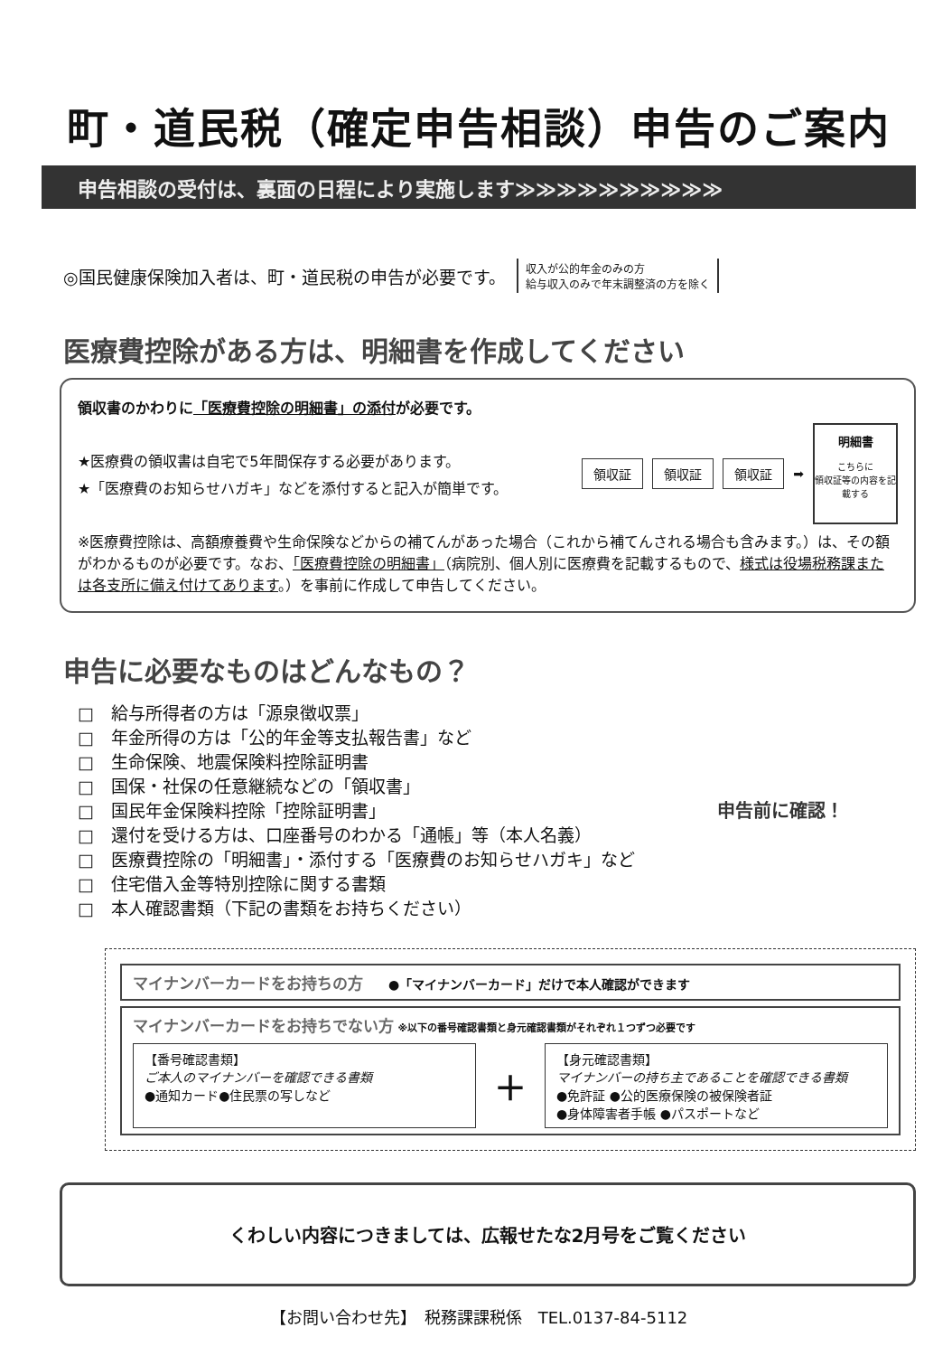町・道民税（確定申告相談）申告のご案内
申告相談の受付は、裏面の日程により実施します≫≫≫≫≫≫≫≫≫≫
◎国民健康保険加入者は、町・道民税の申告が必要です。 収入が公的年金のみの方
給与収入のみで年末調整済の方を除く
医療費控除がある方は、明細書を作成してください
領収書のかわりに「医療費控除の明細書」の添付が必要です。
★医療費の領収書は自宅で5年間保存する必要があります。
★「医療費のお知らせハガキ」などを添付すると記入が簡単です。
領収証 領収証 領収証 ➡
明細書
こちらに
領収証等の内容を記載する
※医療費控除は、高額療養費や生命保険などからの補てんがあった場合（これから補てんされる場合も含みます。）は、その額がわかるものが必要です。なお、「医療費控除の明細書」（病院別、個人別に医療費を記載するもので、様式は役場税務課または各支所に備え付けてあります。）を事前に作成して申告してください。
申告に必要なものはどんなもの？
□　給与所得者の方は「源泉徴収票」
□　年金所得の方は「公的年金等支払報告書」など
□　生命保険、地震保険料控除証明書
□　国保・社保の任意継続などの「領収書」
□　国民年金保険料控除「控除証明書」
□　還付を受ける方は、口座番号のわかる「通帳」等（本人名義）
□　医療費控除の「明細書」・添付する「医療費のお知らせハガキ」など
□　住宅借入金等特別控除に関する書類
□　本人確認書類（下記の書類をお持ちください）
申告前に確認！
マイナンバーカードをお持ちの方　　●「マイナンバーカード」だけで本人確認ができます
マイナンバーカードをお持ちでない方 ※以下の番号確認書類と身元確認書類がそれぞれ１つずつ必要です
【番号確認書類】
ご本人のマイナンバーを確認できる書類
●通知カード●住民票の写しなど
＋
【身元確認書類】
マイナンバーの持ち主であることを確認できる書類
●免許証 ●公的医療保険の被保険者証
●身体障害者手帳 ●パスポートなど
くわしい内容につきましては、広報せたな2月号をご覧ください
【お問い合わせ先】　税務課課税係　TEL.0137-84-5112